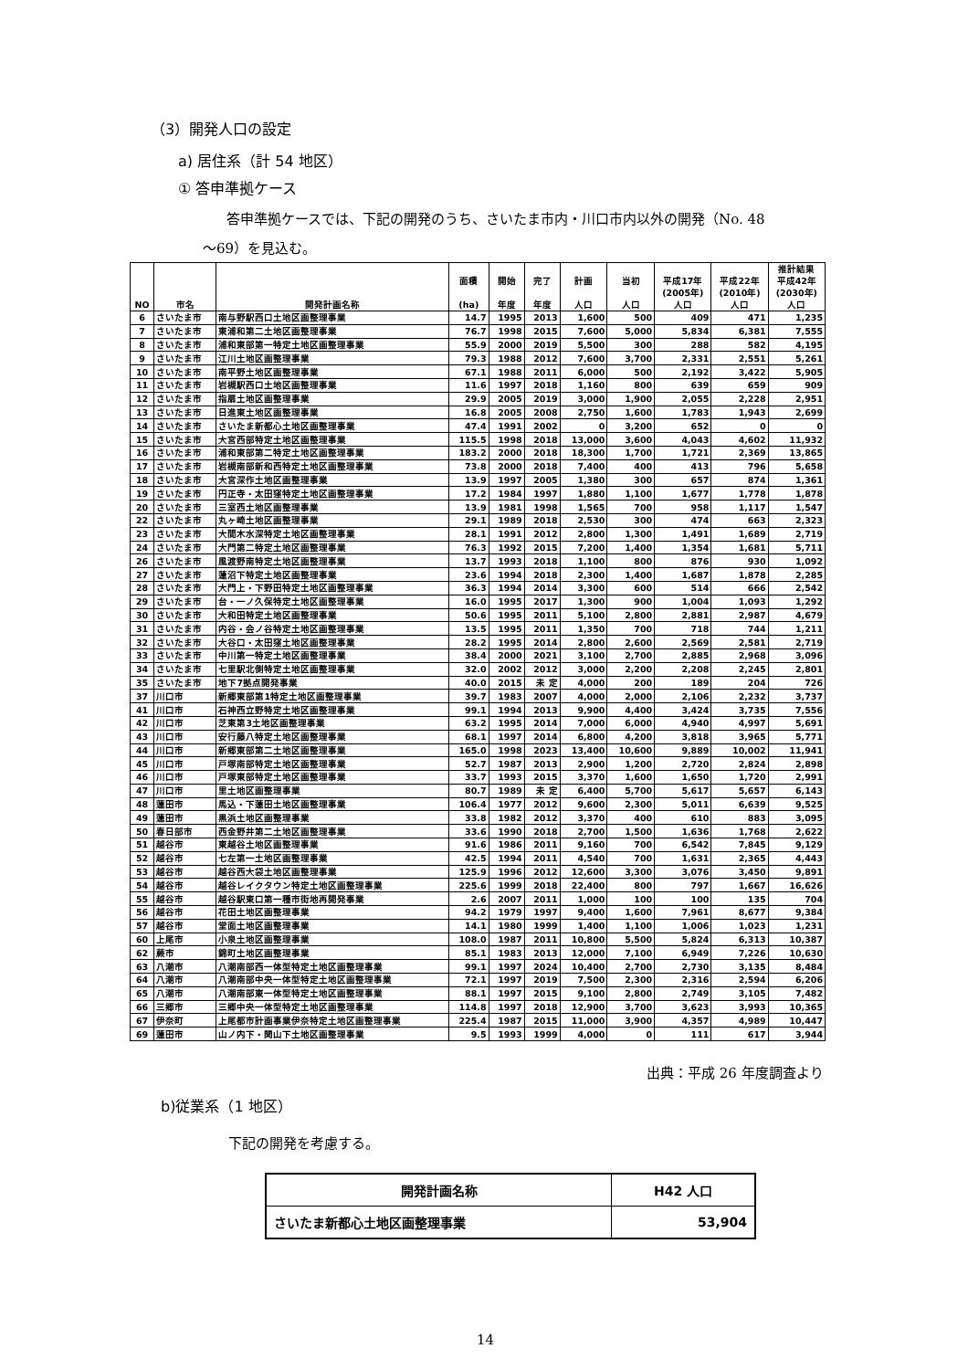（3）開発人口の設定
a) 居住系（計 54 地区）
① 答申準拠ケース
答申準拠ケースでは、下記の開発のうち、さいたま市内・川口市内以外の開発（No. 48
～69）を見込む。
| NO | 市名 | 開発計画名称 | 面積 (ha) | 開始 年度 | 完了 年度 | 計画 人口 | 当初 人口 | 平成17年 (2005年) 人口 | 平成22年 (2010年) 人口 | 推計結果 平成42年 (2030年) 人口 |
| --- | --- | --- | --- | --- | --- | --- | --- | --- | --- | --- |
| 6 | さいたま市 | 南与野駅西口土地区画整理事業 | 14.7 | 1995 | 2013 | 1,600 | 500 | 409 | 471 | 1,235 |
| 7 | さいたま市 | 東浦和第二土地区画整理事業 | 76.7 | 1998 | 2015 | 7,600 | 5,000 | 5,834 | 6,381 | 7,555 |
| 8 | さいたま市 | 浦和東部第一特定土地区画整理事業 | 55.9 | 2000 | 2019 | 5,500 | 300 | 288 | 582 | 4,195 |
| 9 | さいたま市 | 江川土地区画整理事業 | 79.3 | 1988 | 2012 | 7,600 | 3,700 | 2,331 | 2,551 | 5,261 |
| 10 | さいたま市 | 南平野土地区画整理事業 | 67.1 | 1988 | 2011 | 6,000 | 500 | 2,192 | 3,422 | 5,905 |
| 11 | さいたま市 | 岩槻駅西口土地区画整理事業 | 11.6 | 1997 | 2018 | 1,160 | 800 | 639 | 659 | 909 |
| 12 | さいたま市 | 指扇土地区画整理事業 | 29.9 | 2005 | 2019 | 3,000 | 1,900 | 2,055 | 2,228 | 2,951 |
| 13 | さいたま市 | 日進東土地区画整理事業 | 16.8 | 2005 | 2008 | 2,750 | 1,600 | 1,783 | 1,943 | 2,699 |
| 14 | さいたま市 | さいたま新都心土地区画整理事業 | 47.4 | 1991 | 2002 | 0 | 3,200 | 652 | 0 | 0 |
| 15 | さいたま市 | 大宮西部特定土地区画整理事業 | 115.5 | 1998 | 2018 | 13,000 | 3,600 | 4,043 | 4,602 | 11,932 |
| 16 | さいたま市 | 浦和東部第二特定土地区画整理事業 | 183.2 | 2000 | 2018 | 18,300 | 1,700 | 1,721 | 2,369 | 13,865 |
| 17 | さいたま市 | 岩槻南部新和西特定土地区画整理事業 | 73.8 | 2000 | 2018 | 7,400 | 400 | 413 | 796 | 5,658 |
| 18 | さいたま市 | 大宮深作土地区画整理事業 | 13.9 | 1997 | 2005 | 1,380 | 300 | 657 | 874 | 1,361 |
| 19 | さいたま市 | 円正寺・太田窪特定土地区画整理事業 | 17.2 | 1984 | 1997 | 1,880 | 1,100 | 1,677 | 1,778 | 1,878 |
| 20 | さいたま市 | 三室西土地区画整理事業 | 13.9 | 1981 | 1998 | 1,565 | 700 | 958 | 1,117 | 1,547 |
| 22 | さいたま市 | 丸ヶ崎土地区画整理事業 | 29.1 | 1989 | 2018 | 2,530 | 300 | 474 | 663 | 2,323 |
| 23 | さいたま市 | 大間木水深特定土地区画整理事業 | 28.1 | 1991 | 2012 | 2,800 | 1,300 | 1,491 | 1,689 | 2,719 |
| 24 | さいたま市 | 大門第二特定土地区画整理事業 | 76.3 | 1992 | 2015 | 7,200 | 1,400 | 1,354 | 1,681 | 5,711 |
| 26 | さいたま市 | 風渡野南特定土地区画整理事業 | 13.7 | 1993 | 2018 | 1,100 | 800 | 876 | 930 | 1,092 |
| 27 | さいたま市 | 蓮沼下特定土地区画整理事業 | 23.6 | 1994 | 2018 | 2,300 | 1,400 | 1,687 | 1,878 | 2,285 |
| 28 | さいたま市 | 大門上・下野田特定土地区画整理事業 | 36.3 | 1994 | 2014 | 3,300 | 600 | 514 | 666 | 2,542 |
| 29 | さいたま市 | 台・一ノ久保特定土地区画整理事業 | 16.0 | 1995 | 2017 | 1,300 | 900 | 1,004 | 1,093 | 1,292 |
| 30 | さいたま市 | 大和田特定土地区画整理事業 | 50.6 | 1995 | 2011 | 5,100 | 2,800 | 2,881 | 2,987 | 4,679 |
| 31 | さいたま市 | 内谷・会ノ谷特定土地区画整理事業 | 13.5 | 1995 | 2011 | 1,350 | 700 | 718 | 744 | 1,211 |
| 32 | さいたま市 | 大谷口・太田窪土地区画整理事業 | 28.2 | 1995 | 2014 | 2,800 | 2,600 | 2,569 | 2,581 | 2,719 |
| 33 | さいたま市 | 中川第一特定土地区画整理事業 | 38.4 | 2000 | 2021 | 3,100 | 2,700 | 2,885 | 2,968 | 3,096 |
| 34 | さいたま市 | 七里駅北側特定土地区画整理事業 | 32.0 | 2002 | 2012 | 3,000 | 2,200 | 2,208 | 2,245 | 2,801 |
| 35 | さいたま市 | 地下7拠点開発事業 | 40.0 | 2015 | 未 定 | 4,000 | 200 | 189 | 204 | 726 |
| 37 | 川口市 | 新郷東部第1特定土地区画整理事業 | 39.7 | 1983 | 2007 | 4,000 | 2,000 | 2,106 | 2,232 | 3,737 |
| 41 | 川口市 | 石神西立野特定土地区画整理事業 | 99.1 | 1994 | 2013 | 9,900 | 4,400 | 3,424 | 3,735 | 7,556 |
| 42 | 川口市 | 芝東第3土地区画整理事業 | 63.2 | 1995 | 2014 | 7,000 | 6,000 | 4,940 | 4,997 | 5,691 |
| 43 | 川口市 | 安行藤八特定土地区画整理事業 | 68.1 | 1997 | 2014 | 6,800 | 4,200 | 3,818 | 3,965 | 5,771 |
| 44 | 川口市 | 新郷東部第二土地区画整理事業 | 165.0 | 1998 | 2023 | 13,400 | 10,600 | 9,889 | 10,002 | 11,941 |
| 45 | 川口市 | 戸塚南部特定土地区画整理事業 | 52.7 | 1987 | 2013 | 2,900 | 1,200 | 2,720 | 2,824 | 2,898 |
| 46 | 川口市 | 戸塚東部特定土地区画整理事業 | 33.7 | 1993 | 2015 | 3,370 | 1,600 | 1,650 | 1,720 | 2,991 |
| 47 | 川口市 | 里土地区画整理事業 | 80.7 | 1989 | 未 定 | 6,400 | 5,700 | 5,617 | 5,657 | 6,143 |
| 48 | 蓮田市 | 馬込・下蓮田土地区画整理事業 | 106.4 | 1977 | 2012 | 9,600 | 2,300 | 5,011 | 6,639 | 9,525 |
| 49 | 蓮田市 | 黒浜土地区画整理事業 | 33.8 | 1982 | 2012 | 3,370 | 400 | 610 | 883 | 3,095 |
| 50 | 春日部市 | 西金野井第二土地区画整理事業 | 33.6 | 1990 | 2018 | 2,700 | 1,500 | 1,636 | 1,768 | 2,622 |
| 51 | 越谷市 | 東越谷土地区画整理事業 | 91.6 | 1986 | 2011 | 9,160 | 700 | 6,542 | 7,845 | 9,129 |
| 52 | 越谷市 | 七左第一土地区画整理事業 | 42.5 | 1994 | 2011 | 4,540 | 700 | 1,631 | 2,365 | 4,443 |
| 53 | 越谷市 | 越谷西大袋土地区画整理事業 | 125.9 | 1996 | 2012 | 12,600 | 3,300 | 3,076 | 3,450 | 9,891 |
| 54 | 越谷市 | 越谷レイクタウン特定土地区画整理事業 | 225.6 | 1999 | 2018 | 22,400 | 800 | 797 | 1,667 | 16,626 |
| 55 | 越谷市 | 越谷駅東口第一種市街地再開発事業 | 2.6 | 2007 | 2011 | 1,000 | 100 | 100 | 135 | 704 |
| 56 | 越谷市 | 花田土地区画整理事業 | 94.2 | 1979 | 1997 | 9,400 | 1,600 | 7,961 | 8,677 | 9,384 |
| 57 | 越谷市 | 堂面土地区画整理事業 | 14.1 | 1980 | 1999 | 1,400 | 1,100 | 1,006 | 1,023 | 1,231 |
| 60 | 上尾市 | 小泉土地区画整理事業 | 108.0 | 1987 | 2011 | 10,800 | 5,500 | 5,824 | 6,313 | 10,387 |
| 62 | 蕨市 | 錦町土地区画整理事業 | 85.1 | 1983 | 2013 | 12,000 | 7,100 | 6,949 | 7,226 | 10,630 |
| 63 | 八潮市 | 八潮南部西一体型特定土地区画整理事業 | 99.1 | 1997 | 2024 | 10,400 | 2,700 | 2,730 | 3,135 | 8,484 |
| 64 | 八潮市 | 八潮南部中央一体型特定土地区画整理事業 | 72.1 | 1997 | 2019 | 7,500 | 2,300 | 2,316 | 2,594 | 6,206 |
| 65 | 八潮市 | 八潮南部東一体型特定土地区画整理事業 | 88.1 | 1997 | 2015 | 9,100 | 2,800 | 2,749 | 3,105 | 7,482 |
| 66 | 三郷市 | 三郷中央一体型特定土地区画整理事業 | 114.8 | 1997 | 2018 | 12,900 | 3,700 | 3,623 | 3,993 | 10,365 |
| 67 | 伊奈町 | 上尾都市計画事業伊奈特定土地区画整理事業 | 225.4 | 1987 | 2015 | 11,000 | 3,900 | 4,357 | 4,989 | 10,447 |
| 69 | 蓮田市 | 山ノ内下・関山下土地区画整理事業 | 9.5 | 1993 | 1999 | 4,000 | 0 | 111 | 617 | 3,944 |
出典：平成 26 年度調査より
b)従業系（1 地区）
下記の開発を考慮する。
| 開発計画名称 | H42 人口 |
| --- | --- |
| さいたま新都心土地区画整理事業 | 53,904 |
14